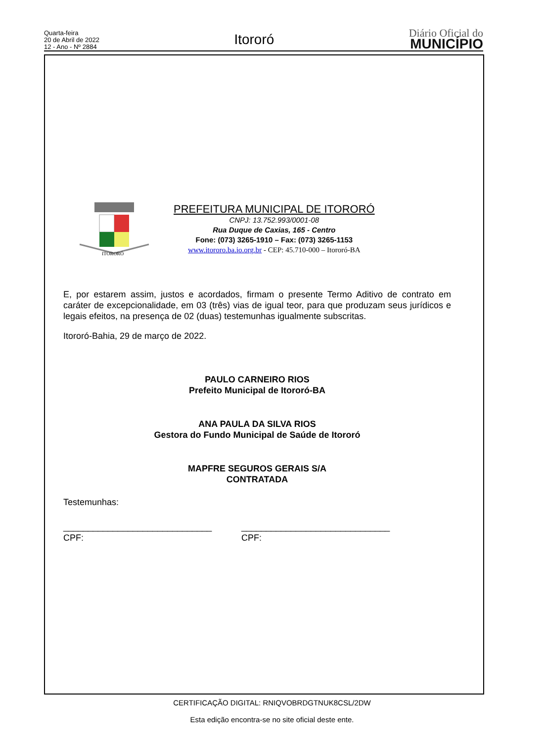Quarta-feira
20 de Abril de 2022
12 - Ano - Nº 2884
Itororó
Diário Oficial do
MUNICÍPIO
ITORORÓ
PREFEITURA MUNICIPAL DE ITORORÓ
CNPJ: 13.752.993/0001-08
Rua Duque de Caxias, 165 - Centro
Fone: (073) 3265-1910 – Fax: (073) 3265-1153
www.itororo.ba.io.org.br - CEP: 45.710-000 – Itororó-BA
E, por estarem assim, justos e acordados, firmam o presente Termo Aditivo de contrato em caráter de excepcionalidade, em 03 (três) vias de igual teor, para que produzam seus jurídicos e legais efeitos, na presença de 02 (duas) testemunhas igualmente subscritas.
Itororó-Bahia, 29 de março de 2022.
PAULO CARNEIRO RIOS
Prefeito Municipal de Itororó-BA
ANA PAULA DA SILVA RIOS
Gestora do Fundo Municipal de Saúde de Itororó
MAPFRE SEGUROS GERAIS S/A
CONTRATADA
Testemunhas:
______________________________
CPF:
______________________________
CPF:
CERTIFICAÇÃO DIGITAL: RNIQVOBRDGTNUK8CSL/2DW
Esta edição encontra-se no site oficial deste ente.